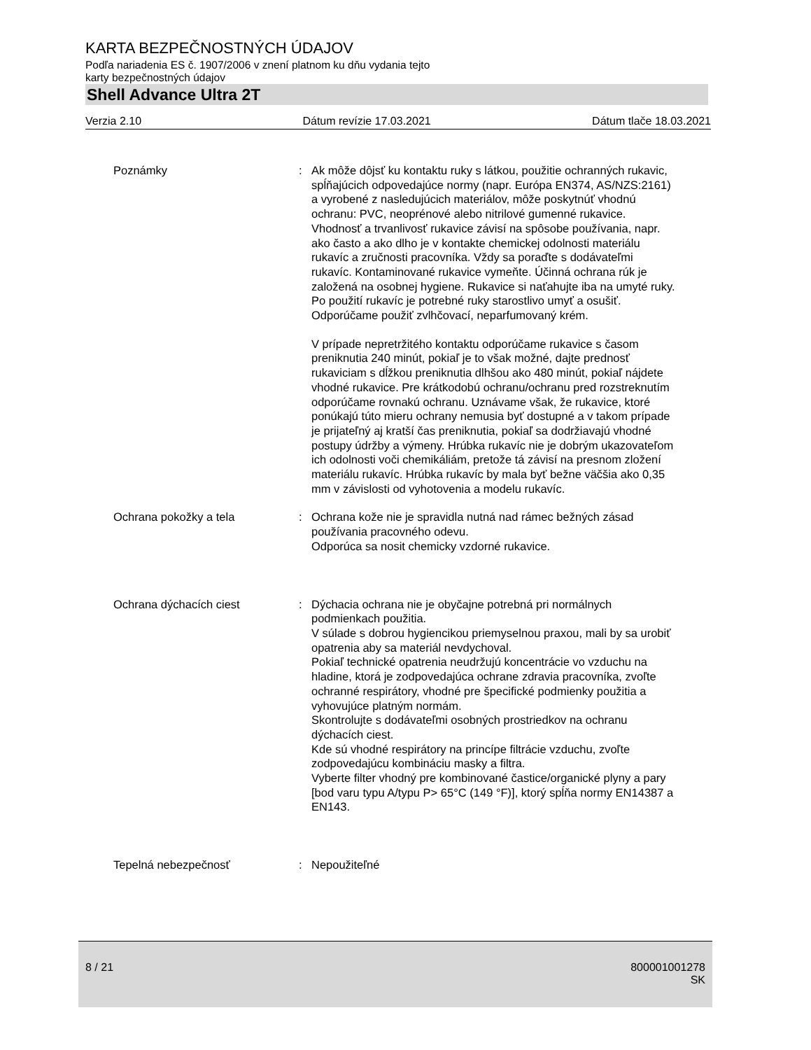KARTA BEZPEČNOSTNÝCH ÚDAJOV
Podľa nariadenia ES č. 1907/2006 v znení platnom ku dňu vydania tejto
karty bezpečnostných údajov
Shell Advance Ultra 2T
Verzia 2.10 Dátum revízie 17.03.2021 Dátum tlače 18.03.2021
Poznámky : Ak môže dôjsť ku kontaktu ruky s látkou, použitie ochranných rukavic, spĺňajúcich odpovedajúce normy (napr. Európa EN374, AS/NZS:2161) a vyrobené z nasledujúcich materiálov, môže poskytnúť vhodnú ochranu: PVC, neoprénové alebo nitrilové gumenné rukavice. Vhodnosť a trvanlivosť rukavice závisí na spôsobe používania, napr. ako často a ako dlho je v kontakte chemickej odolnosti materiálu rukavíc a zručnosti pracovníka. Vždy sa poraďte s dodávateľmi rukavíc. Kontaminované rukavice vymeňte. Účinná ochrana rúk je založená na osobnej hygiene. Rukavice si naťahujte iba na umyté ruky. Po použití rukavíc je potrebné ruky starostlivo umyť a osušiť. Odporúčame použiť zvlhčovací, neparfumovaný krém.
V prípade nepretržitého kontaktu odporúčame rukavice s časom preniknutia 240 minút, pokiaľ je to však možné, dajte prednosť rukaviciam s dĺžkou preniknutia dlhšou ako 480 minút, pokiaľ nájdete vhodné rukavice. Pre krátkodobú ochranu/ochranu pred rozstreknutím odporúčame rovnakú ochranu. Uznávame však, že rukavice, ktoré ponúkajú túto mieru ochrany nemusia byť dostupné a v takom prípade je prijateľný aj kratší čas preniknutia, pokiaľ sa dodržiavajú vhodné postupy údržby a výmeny. Hrúbka rukavíc nie je dobrým ukazovateľom ich odolnosti voči chemikáliám, pretože tá závisí na presnom zložení materiálu rukavíc. Hrúbka rukavíc by mala byť bežne väčšia ako 0,35 mm v závislosti od vyhotovenia a modelu rukavíc.
Ochrana pokožky a tela : Ochrana kože nie je spravidla nutná nad rámec bežných zásad používania pracovného odevu.
Odporúca sa nosit chemicky vzdorné rukavice.
Ochrana dýchacích ciest : Dýchacia ochrana nie je obyčajne potrebná pri normálnych podmienkach použitia.
V súlade s dobrou hygiencikou priemyselnou praxou, mali by sa urobiť opatrenia aby sa materiál nevdychoval.
Pokiaľ technické opatrenia neudržujú koncentrácie vo vzduchu na hladine, ktorá je zodpovedajúca ochrane zdravia pracovníka, zvoľte ochranné respirátory, vhodné pre špecifické podmienky použitia a vyhovujúce platným normám.
Skontrolujte s dodávateľmi osobných prostriedkov na ochranu dýchacích ciest.
Kde sú vhodné respirátory na princípe filtrácie vzduchu, zvoľte zodpovedajúcu kombináciu masky a filtra.
Vyberte filter vhodný pre kombinované častice/organické plyny a pary [bod varu typu A/typu P> 65°C (149 °F)], ktorý spĺňa normy EN14387 a EN143.
Tepelná nebezpečnosť : Nepoužiteľné
8 / 21 800001001278
SK